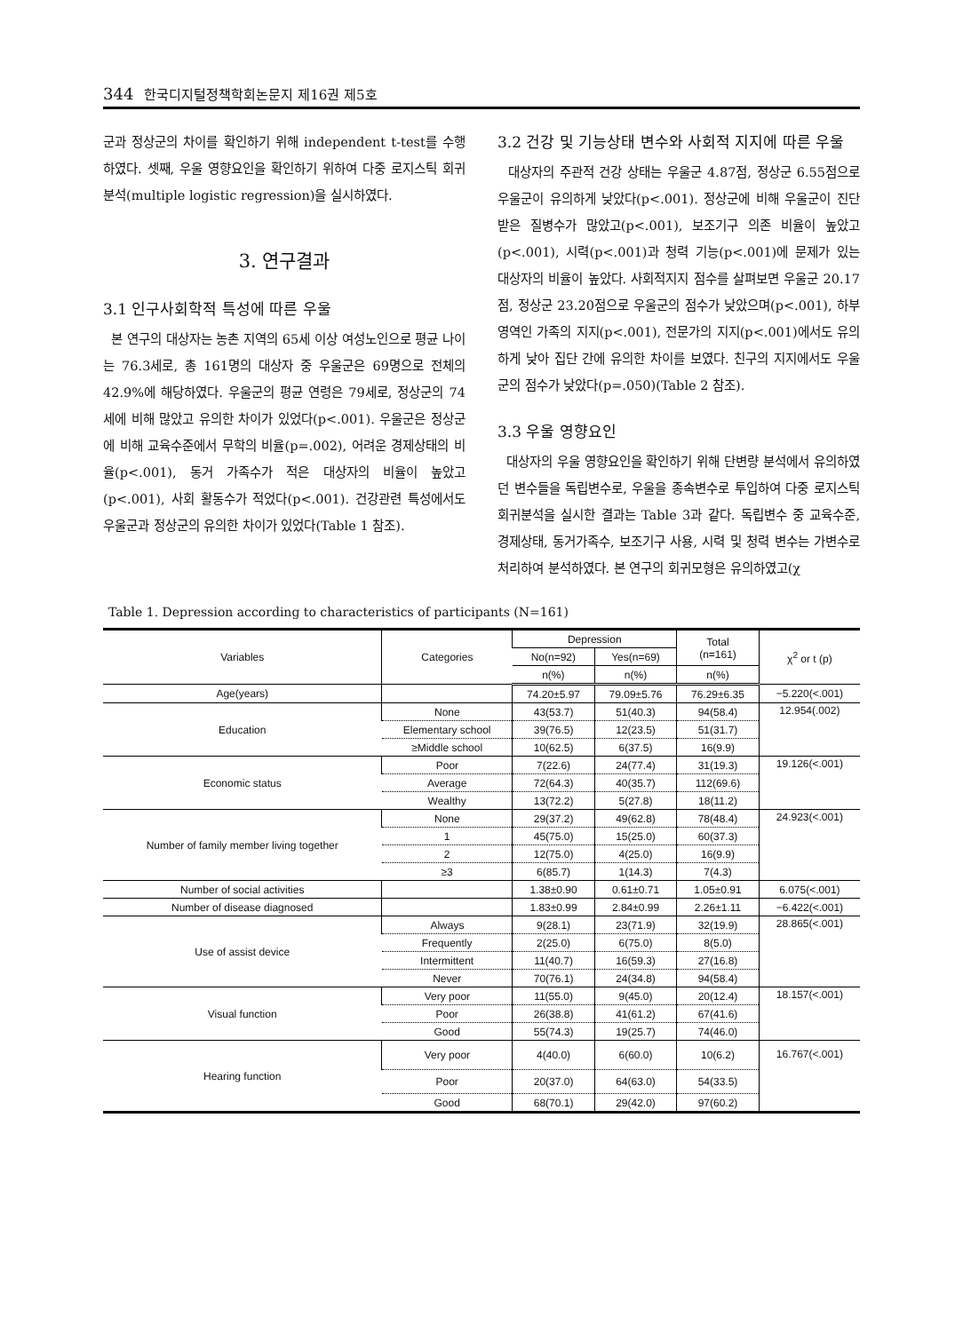344 한국디지털정책학회논문지 제16권 제5호
군과 정상군의 차이를 확인하기 위해 independent t-test를 수행하였다. 셋째, 우울 영향요인을 확인하기 위하여 다중 로지스틱 회귀분석(multiple logistic regression)을 실시하였다.
3. 연구결과
3.1 인구사회학적 특성에 따른 우울
본 연구의 대상자는 농촌 지역의 65세 이상 여성노인으로 평균 나이는 76.3세로, 총 161명의 대상자 중 우울군은 69명으로 전체의 42.9%에 해당하였다. 우울군의 평균 연령은 79세로, 정상군의 74세에 비해 많았고 유의한 차이가 있었다(p<.001). 우울군은 정상군에 비해 교육수준에서 무학의 비율(p=.002), 어려운 경제상태의 비율(p<.001), 동거 가족수가 적은 대상자의 비율이 높았고(p<.001), 사회 활동수가 적었다(p<.001). 건강관련 특성에서도 우울군과 정상군의 유의한 차이가 있었다(Table 1 참조).
3.2 건강 및 기능상태 변수와 사회적 지지에 따른 우울
대상자의 주관적 건강 상태는 우울군 4.87점, 정상군 6.55점으로 우울군이 유의하게 낮았다(p<.001). 정상군에 비해 우울군이 진단 받은 질병수가 많았고(p<.001), 보조기구 의존 비율이 높았고(p<.001), 시력(p<.001)과 청력 기능(p<.001)에 문제가 있는 대상자의 비율이 높았다. 사회적지지 점수를 살펴보면 우울군 20.17점, 정상군 23.20점으로 우울군의 점수가 낮았으며(p<.001), 하부영역인 가족의 지지(p<.001), 전문가의 지지(p<.001)에서도 유의하게 낮아 집단 간에 유의한 차이를 보였다. 친구의 지지에서도 우울군의 점수가 낮았다(p=.050)(Table 2 참조).
3.3 우울 영향요인
대상자의 우울 영향요인을 확인하기 위해 단변량 분석에서 유의하였던 변수들을 독립변수로, 우울을 종속변수로 투입하여 다중 로지스틱 회귀분석을 실시한 결과는 Table 3과 같다. 독립변수 중 교육수준, 경제상태, 동거가족수, 보조기구 사용, 시력 및 청력 변수는 가변수로 처리하여 분석하였다. 본 연구의 회귀모형은 유의하였고(χ
Table 1. Depression according to characteristics of participants (N=161)
| Variables | Categories | Depression | | Total (n=161) | χ<sup>2</sup> or t (p) |
| --- | --- | --- | --- | --- | --- |
| | | No(n=92) | Yes(n=69) | | |
| | | n(%) | n(%) | n(%) | |
| Age(years) | | 74.20±5.97 | 79.09±5.76 | 76.29±6.35 | −5.220(<.001) |
| Education | None | 43(53.7) | 51(40.3) | 94(58.4) | 12.954(.002) |
| | Elementary school | 39(76.5) | 12(23.5) | 51(31.7) | |
| | ≥Middle school | 10(62.5) | 6(37.5) | 16(9.9) | |
| Economic status | Poor | 7(22.6) | 24(77.4) | 31(19.3) | 19.126(<.001) |
| | Average | 72(64.3) | 40(35.7) | 112(69.6) | |
| | Wealthy | 13(72.2) | 5(27.8) | 18(11.2) | |
| Number of family member living together | None | 29(37.2) | 49(62.8) | 78(48.4) | 24.923(<.001) |
| | 1 | 45(75.0) | 15(25.0) | 60(37.3) | |
| | 2 | 12(75.0) | 4(25.0) | 16(9.9) | |
| | ≥3 | 6(85.7) | 1(14.3) | 7(4.3) | |
| Number of social activities | | 1.38±0.90 | 0.61±0.71 | 1.05±0.91 | 6.075(<.001) |
| Number of disease diagnosed | | 1.83±0.99 | 2.84±0.99 | 2.26±1.11 | −6.422(<.001) |
| Use of assist device | Always | 9(28.1) | 23(71.9) | 32(19.9) | 28.865(<.001) |
| | Frequently | 2(25.0) | 6(75.0) | 8(5.0) | |
| | Intermittent | 11(40.7) | 16(59.3) | 27(16.8) | |
| | Never | 70(76.1) | 24(34.8) | 94(58.4) | |
| Visual function | Very poor | 11(55.0) | 9(45.0) | 20(12.4) | 18.157(<.001) |
| | Poor | 26(38.8) | 41(61.2) | 67(41.6) | |
| | Good | 55(74.3) | 19(25.7) | 74(46.0) | |
| Hearing function | Very poor | 4(40.0) | 6(60.0) | 10(6.2) | 16.767(<.001) |
| | Poor | 20(37.0) | 64(63.0) | 54(33.5) | |
| | Good | 68(70.1) | 29(42.0) | 97(60.2) | |